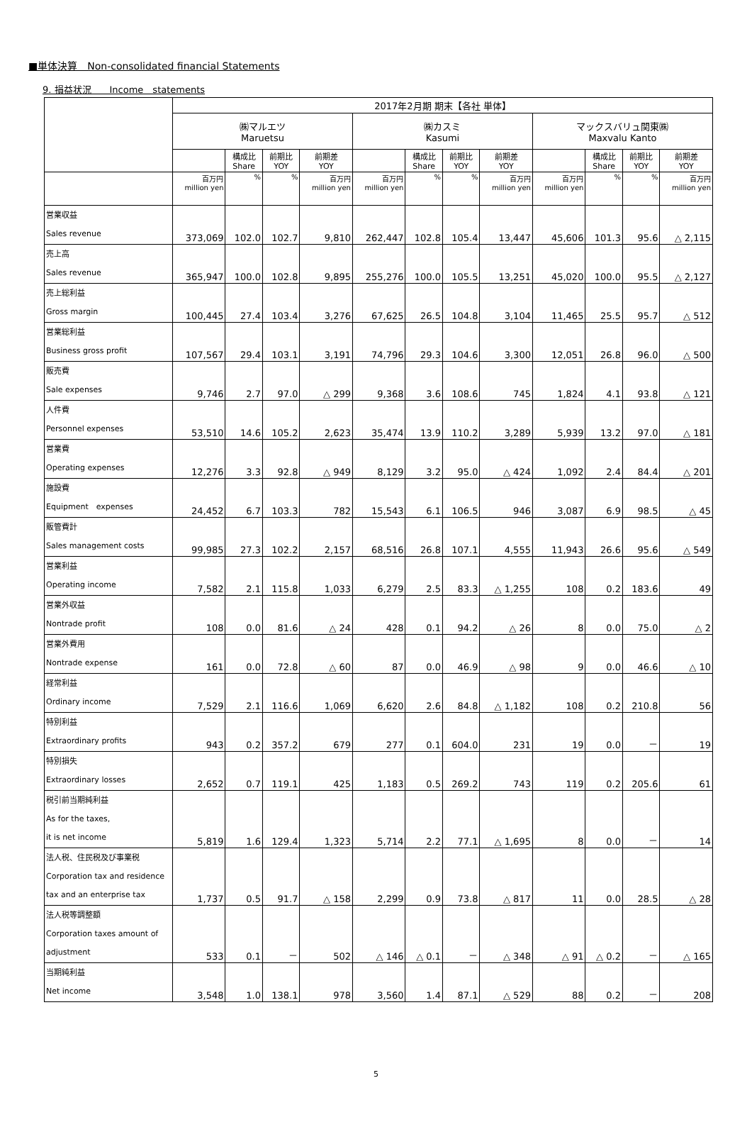■単体決算　Non-consolidated financial Statements
9. 損益状況　　Income　statements
| | 2017年2月期 期末【各社 単体】 | | | | | | | | | | | |
| --- | --- | --- | --- | --- | --- | --- | --- | --- | --- | --- | --- | --- |
| | ㈱マルエツ Maruetsu | | | | ㈱カスミ Kasumi | | | | マックスバリュ関東㈱ Maxvalu Kanto | | | |
| | | 構成比 Share | 前期比 YOY | 前期差 YOY | | 構成比 Share | 前期比 YOY | 前期差 YOY | | 構成比 Share | 前期比 YOY | 前期差 YOY |
| | 百万円 million yen | % | % | 百万円 million yen | 百万円 million yen | % | % | 百万円 million yen | 百万円 million yen | % | % | 百万円 million yen |
| 営業収益 Sales revenue | 373,069 | 102.0 | 102.7 | 9,810 | 262,447 | 102.8 | 105.4 | 13,447 | 45,606 | 101.3 | 95.6 | △ 2,115 |
| 売上高 Sales revenue | 365,947 | 100.0 | 102.8 | 9,895 | 255,276 | 100.0 | 105.5 | 13,251 | 45,020 | 100.0 | 95.5 | △ 2,127 |
| 売上総利益 Gross margin | 100,445 | 27.4 | 103.4 | 3,276 | 67,625 | 26.5 | 104.8 | 3,104 | 11,465 | 25.5 | 95.7 | △ 512 |
| 営業総利益 Business gross profit | 107,567 | 29.4 | 103.1 | 3,191 | 74,796 | 29.3 | 104.6 | 3,300 | 12,051 | 26.8 | 96.0 | △ 500 |
| 販売費 Sale expenses | 9,746 | 2.7 | 97.0 | △ 299 | 9,368 | 3.6 | 108.6 | 745 | 1,824 | 4.1 | 93.8 | △ 121 |
| 人件費 Personnel expenses | 53,510 | 14.6 | 105.2 | 2,623 | 35,474 | 13.9 | 110.2 | 3,289 | 5,939 | 13.2 | 97.0 | △ 181 |
| 営業費 Operating expenses | 12,276 | 3.3 | 92.8 | △ 949 | 8,129 | 3.2 | 95.0 | △ 424 | 1,092 | 2.4 | 84.4 | △ 201 |
| 施設費 Equipment expenses | 24,452 | 6.7 | 103.3 | 782 | 15,543 | 6.1 | 106.5 | 946 | 3,087 | 6.9 | 98.5 | △ 45 |
| 販管費計 Sales management costs | 99,985 | 27.3 | 102.2 | 2,157 | 68,516 | 26.8 | 107.1 | 4,555 | 11,943 | 26.6 | 95.6 | △ 549 |
| 営業利益 Operating income | 7,582 | 2.1 | 115.8 | 1,033 | 6,279 | 2.5 | 83.3 | △ 1,255 | 108 | 0.2 | 183.6 | 49 |
| 営業外収益 Nontrade profit | 108 | 0.0 | 81.6 | △ 24 | 428 | 0.1 | 94.2 | △ 26 | 8 | 0.0 | 75.0 | △ 2 |
| 営業外費用 Nontrade expense | 161 | 0.0 | 72.8 | △ 60 | 87 | 0.0 | 46.9 | △ 98 | 9 | 0.0 | 46.6 | △ 10 |
| 経常利益 Ordinary income | 7,529 | 2.1 | 116.6 | 1,069 | 6,620 | 2.6 | 84.8 | △ 1,182 | 108 | 0.2 | 210.8 | 56 |
| 特別利益 Extraordinary profits | 943 | 0.2 | 357.2 | 679 | 277 | 0.1 | 604.0 | 231 | 19 | 0.0 | － | 19 |
| 特別損失 Extraordinary losses | 2,652 | 0.7 | 119.1 | 425 | 1,183 | 0.5 | 269.2 | 743 | 119 | 0.2 | 205.6 | 61 |
| 税引前当期純利益 As for the taxes, it is net income | 5,819 | 1.6 | 129.4 | 1,323 | 5,714 | 2.2 | 77.1 | △ 1,695 | 8 | 0.0 | － | 14 |
| 法人税、住民税及び事業税 Corporation tax and residence tax and an enterprise tax | 1,737 | 0.5 | 91.7 | △ 158 | 2,299 | 0.9 | 73.8 | △ 817 | 11 | 0.0 | 28.5 | △ 28 |
| 法人税等調整額 Corporation taxes amount of adjustment | 533 | 0.1 | － | 502 | △ 146 | △ 0.1 | － | △ 348 | △ 91 | △ 0.2 | － | △ 165 |
| 当期純利益 Net income | 3,548 | 1.0 | 138.1 | 978 | 3,560 | 1.4 | 87.1 | △ 529 | 88 | 0.2 | － | 208 |
5